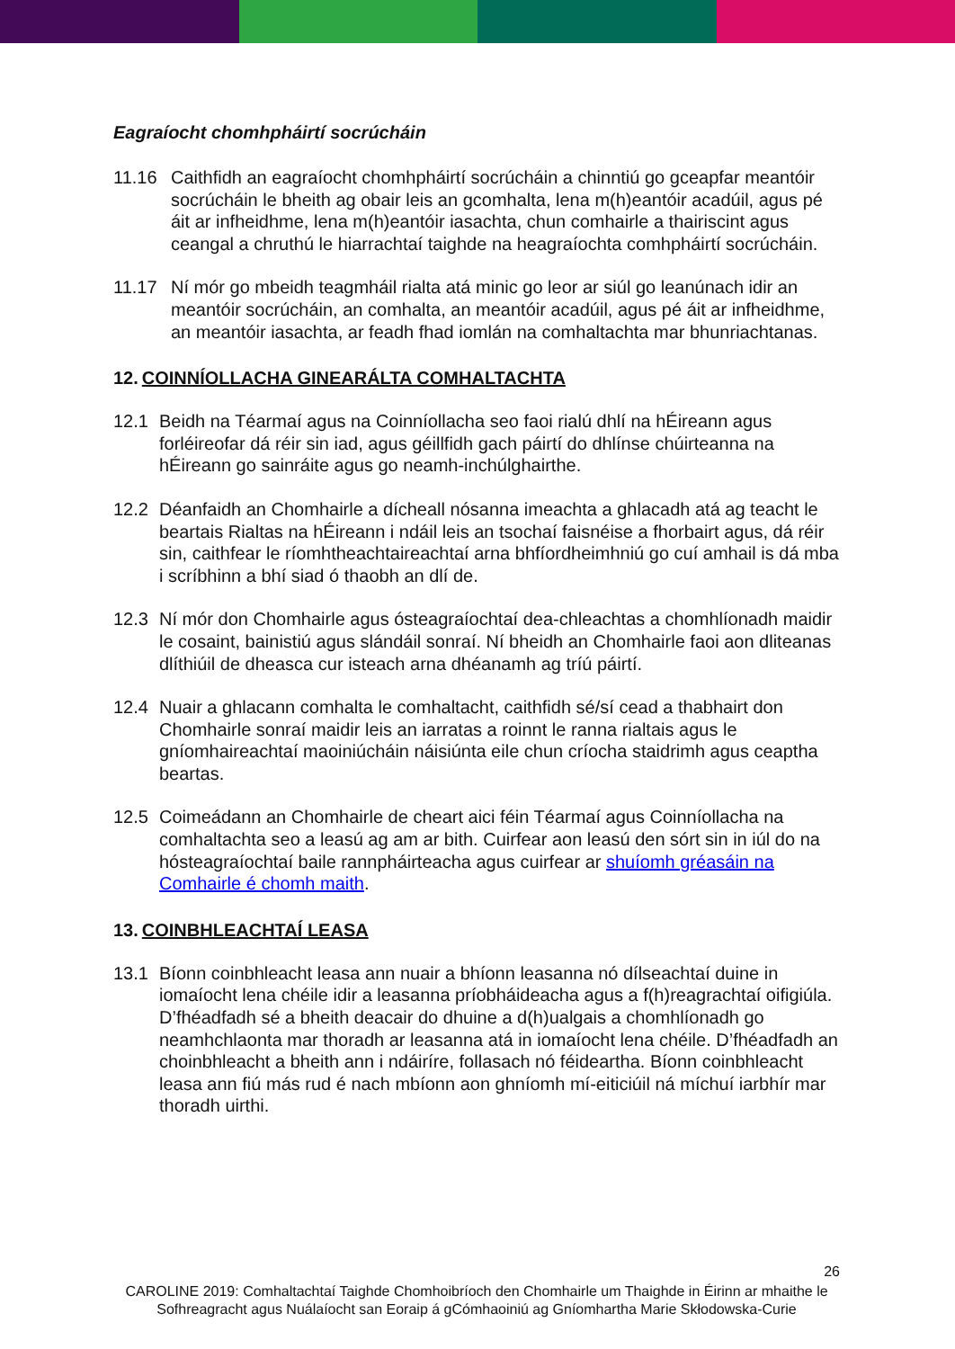Eagraíocht chomhpháirtí socrúcháin
11.16 Caithfidh an eagraíocht chomhpháirtí socrúcháin a chinntiú go gceapfar meantóir socrúcháin le bheith ag obair leis an gcomhalta, lena m(h)eantóir acadúil, agus pé áit ar infheidhme, lena m(h)eantóir iasachta, chun comhairle a thairiscint agus ceangal a chruthú le hiarrachtaí taighde na heagraíochta comhpháirtí socrúcháin.
11.17 Ní mór go mbeidh teagmháil rialta atá minic go leor ar siúl go leanúnach idir an meantóir socrúcháin, an comhalta, an meantóir acadúil, agus pé áit ar infheidhme, an meantóir iasachta, ar feadh fhad iomlán na comhaltachta mar bhunriachtanas.
12. COINNÍOLLACHA GINEARÁLTA COMHALTACHTA
12.1 Beidh na Téarmaí agus na Coinníollacha seo faoi rialú dhlí na hÉireann agus forléireofar dá réir sin iad, agus géillfidh gach páirtí do dhlínse chúirteanna na hÉireann go sainráite agus go neamh-inchúlghairthe.
12.2 Déanfaidh an Chomhairle a dícheall nósanna imeachta a ghlacadh atá ag teacht le beartais Rialtas na hÉireann i ndáil leis an tsochaí faisnéise a fhorbairt agus, dá réir sin, caithfear le ríomhtheachtaireachtaí arna bhfíordheimhniú go cuí amhail is dá mba i scríbhinn a bhí siad ó thaobh an dlí de.
12.3 Ní mór don Chomhairle agus ósteagraíochtaí dea-chleachtas a chomhlíonadh maidir le cosaint, bainistiú agus slándáil sonraí. Ní bheidh an Chomhairle faoi aon dliteanas dlíthiúil de dheasca cur isteach arna dhéanamh ag tríú páirtí.
12.4 Nuair a ghlacann comhalta le comhaltacht, caithfidh sé/sí cead a thabhairt don Chomhairle sonraí maidir leis an iarratas a roinnt le ranna rialtais agus le gníomhaireachtaí maoiniúcháin náisiúnta eile chun críocha staidrimh agus ceaptha beartas.
12.5 Coimeádann an Chomhairle de cheart aici féin Téarmaí agus Coinníollacha na comhaltachta seo a leasú ag am ar bith. Cuirfear aon leasú den sórt sin in iúl do na hósteagraíochtaí baile rannpháirteacha agus cuirfear ar shuíomh gréasáin na Comhairle é chomh maith.
13. COINBHLEACHTAÍ LEASA
13.1 Bíonn coinbhleacht leasa ann nuair a bhíonn leasanna nó dílseachtaí duine in iomaíocht lena chéile idir a leasanna príobháideacha agus a f(h)reagrachtaí oifigiúla. D’fhéadfadh sé a bheith deacair do dhuine a d(h)ualgais a chomhlíonadh go neamhchlaonta mar thoradh ar leasanna atá in iomaíocht lena chéile. D’fhéadfadh an choinbhleacht a bheith ann i ndáiríre, follasach nó féideartha. Bíonn coinbhleacht leasa ann fiú más rud é nach mbíonn aon ghníomh mí-eiticiúil ná míchuí iarbhír mar thoradh uirthi.
26
CAROLINE 2019: Comhaltachtaí Taighde Chomhoibríoch den Chomhairle um Thaighde in Éirinn ar mhaithe le Sofhreagracht agus Nuálaíocht san Eoraip á gCómhaoiniú ag Gníomhartha Marie Skłodowska-Curie